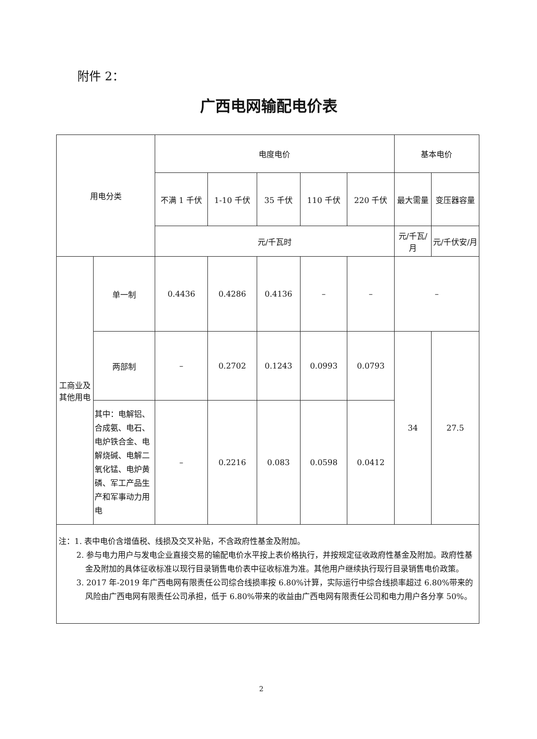附件 2：
广西电网输配电价表
| 用电分类 | | 电度电价 | | | | | 基本电价 | |
| --- | --- | --- | --- | --- | --- | --- | --- | --- |
| | | 不满 1 千伏 | 1-10 千伏 | 35 千伏 | 110 千伏 | 220 千伏 | 最大需量 | 变压器容量 |
| | | 元/千瓦时 | | | | | 元/千瓦/月 | 元/千伏安/月 |
| 工商业及其他用电 | 单一制 | 0.4436 | 0.4286 | 0.4136 | – | – | – | |
| | 两部制 | – | 0.2702 | 0.1243 | 0.0993 | 0.0793 | 34 | 27.5 |
| | 其中：电解铝、合成氨、电石、电炉铁合金、电解烧碱、电解二氧化锰、电炉黄磷、军工产品生产和军事动力用电 | – | 0.2216 | 0.083 | 0.0598 | 0.0412 | | |
| 注：1. 表中电价含增值税、线损及交叉补贴，不含政府性基金及附加。 2. 参与电力用户与发电企业直接交易的输配电价水平按上表价格执行，并按规定征收政府性基金及附加。政府性基金及附加的具体征收标准以现行目录销售电价表中征收标准为准。其他用户继续执行现行目录销售电价政策。 3. 2017 年-2019 年广西电网有限责任公司综合线损率按 6.80%计算，实际运行中综合线损率超过 6.80%带来的风险由广西电网有限责任公司承担，低于 6.80%带来的收益由广西电网有限责任公司和电力用户各分享 50%。 | | | | | | | | |
2